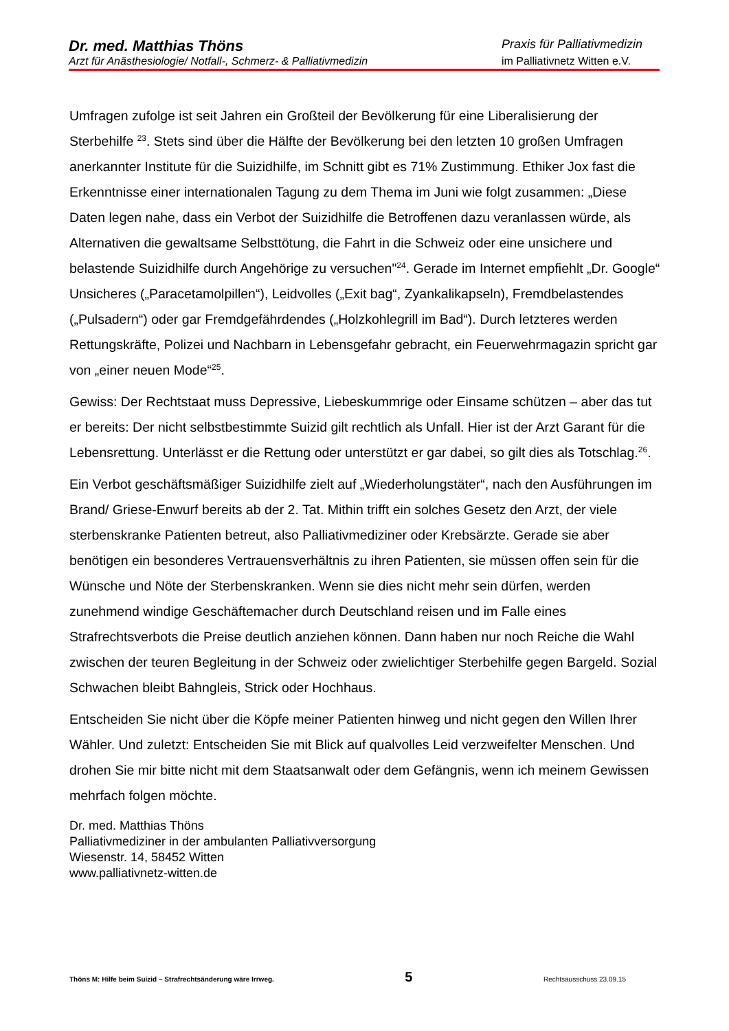Dr. med. Matthias Thöns Praxis für Palliativmedizin
Arzt für Anästhesiologie/ Notfall-, Schmerz- & Palliativmedizin im Palliativnetz Witten e.V.
Umfragen zufolge ist seit Jahren ein Großteil der Bevölkerung für eine Liberalisierung der Sterbehilfe <sup>23</sup>. Stets sind über die Hälfte der Bevölkerung bei den letzten 10 großen Umfragen anerkannter Institute für die Suizidhilfe, im Schnitt gibt es 71% Zustimmung. Ethiker Jox fast die Erkenntnisse einer internationalen Tagung zu dem Thema im Juni wie folgt zusammen: „Diese Daten legen nahe, dass ein Verbot der Suizidhilfe die Betroffenen dazu veranlassen würde, als Alternativen die gewaltsame Selbsttötung, die Fahrt in die Schweiz oder eine unsichere und belastende Suizidhilfe durch Angehörige zu versuchen"<sup>24</sup>. Gerade im Internet empfiehlt „Dr. Google“ Unsicheres („Paracetamolpillen“), Leidvolles („Exit bag“, Zyankalikapseln), Fremdbelastendes („Pulsadern“) oder gar Fremdgefährdendes („Holzkohlegrill im Bad“). Durch letzteres werden Rettungskräfte, Polizei und Nachbarn in Lebensgefahr gebracht, ein Feuerwehrmagazin spricht gar von „einer neuen Mode“<sup>25</sup>.
Gewiss: Der Rechtstaat muss Depressive, Liebeskummrige oder Einsame schützen – aber das tut er bereits: Der nicht selbstbestimmte Suizid gilt rechtlich als Unfall. Hier ist der Arzt Garant für die Lebensrettung. Unterlässt er die Rettung oder unterstützt er gar dabei, so gilt dies als Totschlag.<sup>26</sup>.
Ein Verbot geschäftsmäßiger Suizidhilfe zielt auf „Wiederholungstäter“, nach den Ausführungen im Brand/ Griese-Enwurf bereits ab der 2. Tat. Mithin trifft ein solches Gesetz den Arzt, der viele sterbenskranke Patienten betreut, also Palliativmediziner oder Krebsärzte. Gerade sie aber benötigen ein besonderes Vertrauensverhältnis zu ihren Patienten, sie müssen offen sein für die Wünsche und Nöte der Sterbenskranken. Wenn sie dies nicht mehr sein dürfen, werden zunehmend windige Geschäftemacher durch Deutschland reisen und im Falle eines Strafrechtsverbots die Preise deutlich anziehen können. Dann haben nur noch Reiche die Wahl zwischen der teuren Begleitung in der Schweiz oder zwielichtiger Sterbehilfe gegen Bargeld. Sozial Schwachen bleibt Bahngleis, Strick oder Hochhaus.
Entscheiden Sie nicht über die Köpfe meiner Patienten hinweg und nicht gegen den Willen Ihrer Wähler. Und zuletzt: Entscheiden Sie mit Blick auf qualvolles Leid verzweifelter Menschen. Und drohen Sie mir bitte nicht mit dem Staatsanwalt oder dem Gefängnis, wenn ich meinem Gewissen mehrfach folgen möchte.
Dr. med. Matthias Thöns
Palliativmediziner in der ambulanten Palliativversorgung
Wiesenstr. 14, 58452 Witten
www.palliativnetz-witten.de
Thöns M: Hilfe beim Suizid – Strafrechtsänderung wäre Irrweg. 5 Rechtsausschuss 23.09.15